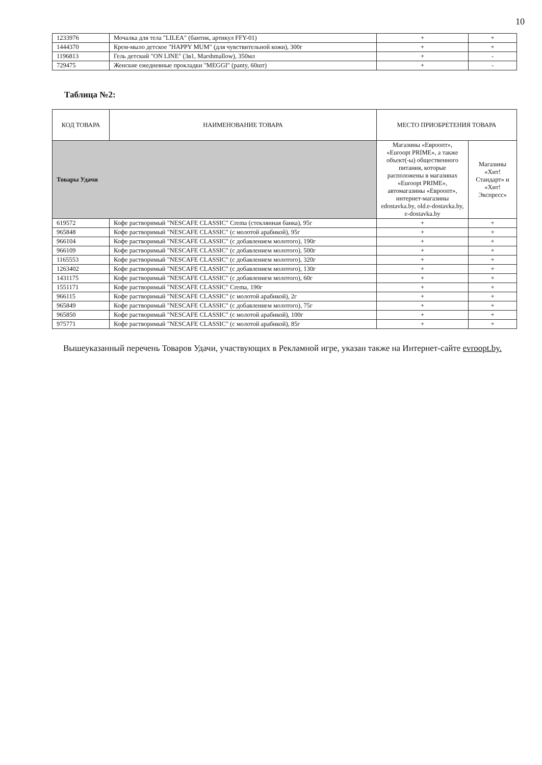10
| 1233976 | Мочалка для тела "LILEA" (бантик, артикул FFY-01) | + | + |
| 1444370 | Крем-мыло детское "HAPPY MUM" (для чувствительной кожи), 300г | + | + |
| 1196813 | Гель детский "ON LINE" (3в1, Marshmallow), 350мл | + | - |
| 729475 | Женские ежедневные прокладки "MEGGI" (panty, 60шт) | + | - |
Таблица №2:
| КОД ТОВАРА | НАИМЕНОВАНИЕ ТОВАРА | МЕСТО ПРИОБРЕТЕНИЯ ТОВАРА | |
| --- | --- | --- | --- |
| Товары Удачи | | Магазины «Евроопт», «Euroopt PRIME», а также объект(-ы) общественного питания, которые расположены в магазинах «Euroopt PRIME», автомагазины «Евроопт», интернет-магазины edostavka.by, old.e-dostavka.by, e-dostavka.by | Магазины «Хит! Стандарт» и «Хит! Экспресс» |
| 619572 | Кофе растворимый "NESCAFE CLASSIC" Crema (стеклянная банка), 95г | + | + |
| 965848 | Кофе растворимый "NESCAFE CLASSIC" (с молотой арабикой), 95г | + | + |
| 966104 | Кофе растворимый "NESCAFE CLASSIC" (с добавлением молотого), 190г | + | + |
| 966109 | Кофе растворимый "NESCAFE CLASSIC" (с добавлением молотого), 500г | + | + |
| 1165553 | Кофе растворимый "NESCAFE CLASSIC" (с добавлением молотого), 320г | + | + |
| 1263402 | Кофе растворимый "NESCAFE CLASSIC" (с добавлением молотого), 130г | + | + |
| 1431175 | Кофе растворимый "NESCAFE CLASSIC" (с добавлением молотого), 60г | + | + |
| 1551171 | Кофе растворимый "NESCAFE CLASSIC" Crema, 190г | + | + |
| 966115 | Кофе растворимый "NESCAFE CLASSIC" (с молотой арабикой), 2г | + | + |
| 965849 | Кофе растворимый "NESCAFE CLASSIC" (с добавлением молотого), 75г | + | + |
| 965850 | Кофе растворимый "NESCAFE CLASSIC" (с молотой арабикой), 100г | + | + |
| 975771 | Кофе растворимый "NESCAFE CLASSIC" (с молотой арабикой), 85г | + | + |
Вышеуказанный перечень Товаров Удачи, участвующих в Рекламной игре, указан также на Интернет-сайте evroopt.by.